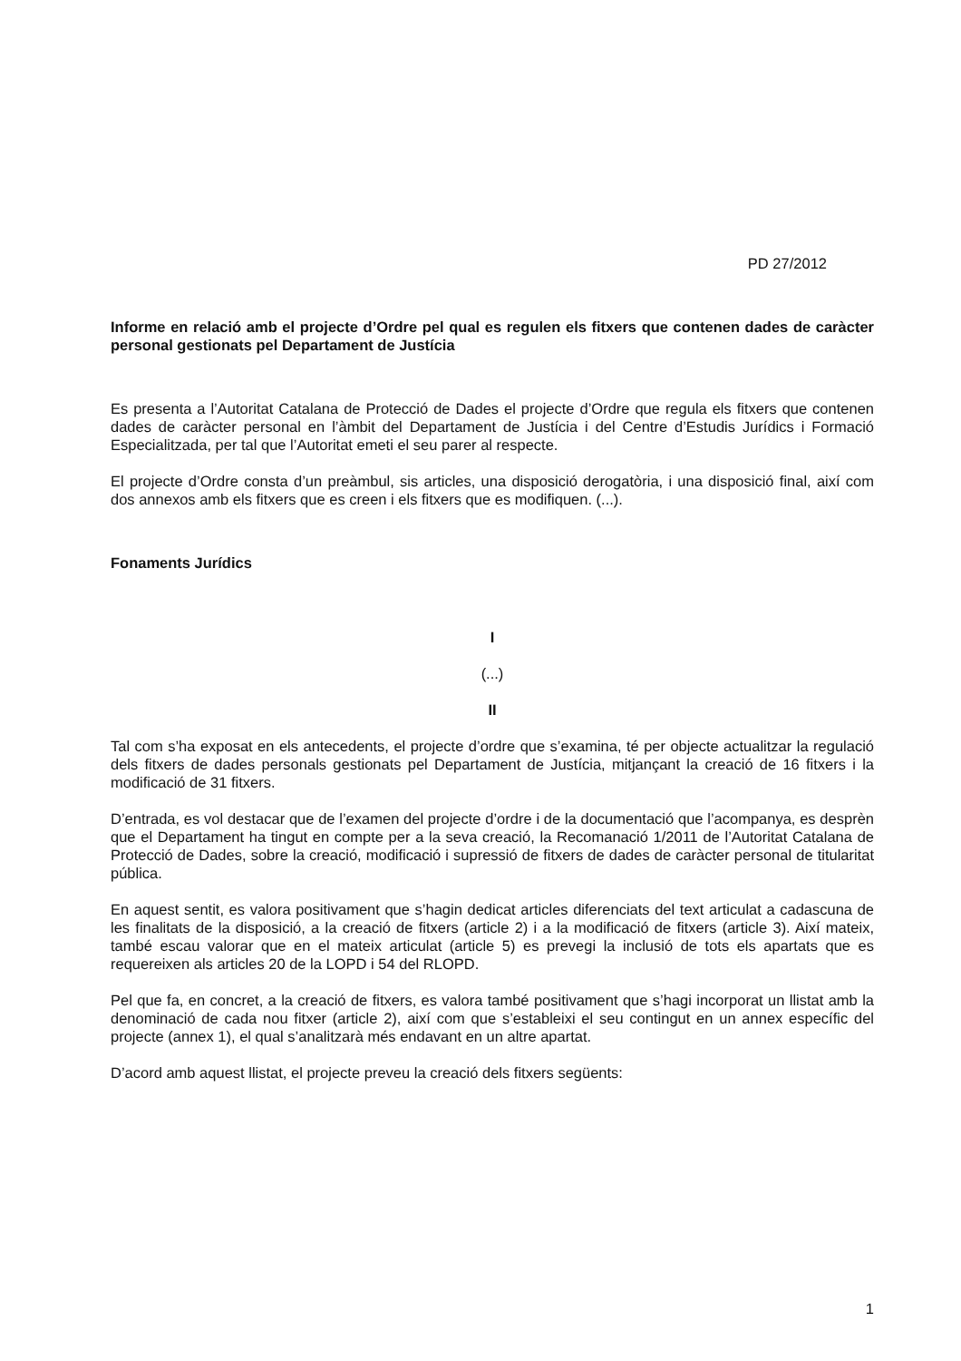PD 27/2012
Informe en relació amb el projecte d’Ordre pel qual es regulen els fitxers que contenen dades de caràcter personal gestionats pel Departament de Justícia
Es presenta a l’Autoritat Catalana de Protecció de Dades el projecte d’Ordre que regula els fitxers que contenen dades de caràcter personal en l’àmbit del Departament de Justícia i del Centre d’Estudis Jurídics i Formació Especialitzada, per tal que l’Autoritat emeti el seu parer al respecte.
El projecte d’Ordre consta d’un preàmbul, sis articles, una disposició derogatòria, i una disposició final, així com dos annexos amb els fitxers que es creen i els fitxers que es modifiquen. (...).
Fonaments Jurídics
I
(...)
II
Tal com s’ha exposat en els antecedents, el projecte d’ordre que s’examina, té per objecte actualitzar la regulació dels fitxers de dades personals gestionats pel Departament de Justícia, mitjançant la creació de 16 fitxers i la modificació de 31 fitxers.
D’entrada, es vol destacar que de l’examen del projecte d’ordre i de la documentació que l’acompanya, es desprèn que el Departament ha tingut en compte per a la seva creació, la Recomanació 1/2011 de l’Autoritat Catalana de Protecció de Dades, sobre la creació, modificació i supressió de fitxers de dades de caràcter personal de titularitat pública.
En aquest sentit, es valora positivament que s’hagin dedicat articles diferenciats del text articulat a cadascuna de les finalitats de la disposició, a la creació de fitxers (article 2) i a la modificació de fitxers (article 3). Així mateix, també escau valorar que en el mateix articulat (article 5) es prevegi la inclusió de tots els apartats que es requereixen als articles 20 de la LOPD i 54 del RLOPD.
Pel que fa, en concret, a la creació de fitxers, es valora també positivament que s’hagi incorporat un llistat amb la denominació de cada nou fitxer (article 2), així com que s’estableixi el seu contingut en un annex específic del projecte (annex 1), el qual s’analitzarà més endavant en un altre apartat.
D’acord amb aquest llistat, el projecte preveu la creació dels fitxers següents:
1